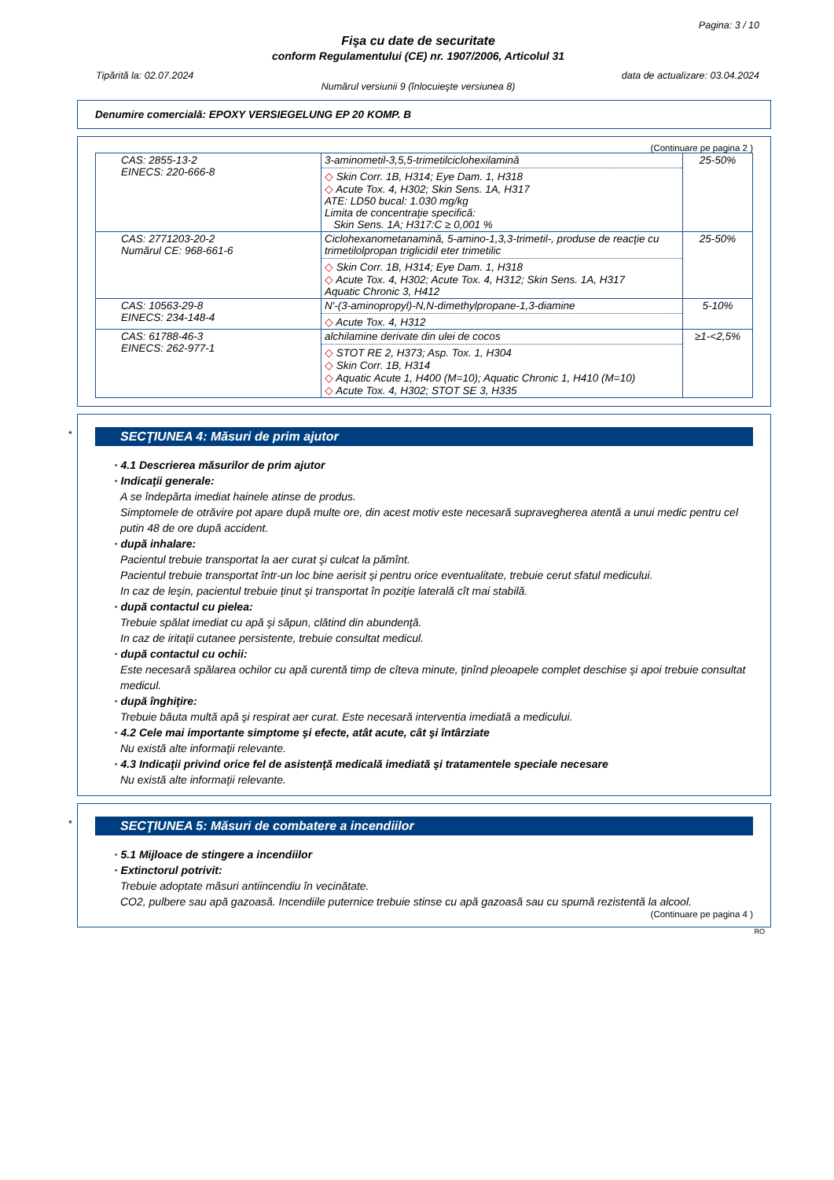Pagina: 3 / 10
Fişa cu date de securitate
conform Regulamentului (CE) nr. 1907/2006, Articolul 31
Tipărită la: 02.07.2024 data de actualizare: 03.04.2024
Numărul versiunii 9 (înlocuieşte versiunea 8)
Denumire comercială: EPOXY VERSIEGELUNG EP 20 KOMP. B
(Continuare pe pagina 2 )
| CAS: 2855-13-2 EINECS: 220-666-8 | 3-aminometil-3,5,5-trimetilciclohexilamină ◇ Skin Corr. 1B, H314; Eye Dam. 1, H318 ◇ Acute Tox. 4, H302; Skin Sens. 1A, H317 ATE: LD50 bucal: 1.030 mg/kg Limita de concentraţie specifică: Skin Sens. 1A; H317:C ≥ 0,001 % | 25-50% |
| CAS: 2771203-20-2 Numărul CE: 968-661-6 | Ciclohexanometanamină, 5-amino-1,3,3-trimetil-, produse de reacţie cu trimetilolpropan triglicidil eter trimetilic ◇ Skin Corr. 1B, H314; Eye Dam. 1, H318 ◇ Acute Tox. 4, H302; Acute Tox. 4, H312; Skin Sens. 1A, H317 Aquatic Chronic 3, H412 | 25-50% |
| CAS: 10563-29-8 EINECS: 234-148-4 | N'-(3-aminopropyl)-N,N-dimethylpropane-1,3-diamine ◇ Acute Tox. 4, H312 | 5-10% |
| CAS: 61788-46-3 EINECS: 262-977-1 | alchilamine derivate din ulei de cocos ◇ STOT RE 2, H373; Asp. Tox. 1, H304 ◇ Skin Corr. 1B, H314 ◇ Aquatic Acute 1, H400 (M=10); Aquatic Chronic 1, H410 (M=10) ◇ Acute Tox. 4, H302; STOT SE 3, H335 | ≥1-<2,5% |
*
SECŢIUNEA 4: Măsuri de prim ajutor
· 4.1 Descrierea măsurilor de prim ajutor
· Indicaţii generale:
A se îndepărta imediat hainele atinse de produs.
Simptomele de otrăvire pot apare după multe ore, din acest motiv este necesară supravegherea atentă a unui medic pentru cel putin 48 de ore după accident.
· după inhalare:
Pacientul trebuie transportat la aer curat şi culcat la pămînt.
Pacientul trebuie transportat într-un loc bine aerisit şi pentru orice eventualitate, trebuie cerut sfatul medicului.
In caz de leşin, pacientul trebuie ţinut şi transportat în poziţie laterală cît mai stabilă.
· după contactul cu pielea:
Trebuie spălat imediat cu apă şi săpun, clătind din abundenţă.
In caz de iritaţii cutanee persistente, trebuie consultat medicul.
· după contactul cu ochii:
Este necesară spălarea ochilor cu apă curentă timp de cîteva minute, ţinînd pleoapele complet deschise şi apoi trebuie consultat medicul.
· după înghiţire:
Trebuie băuta multă apă şi respirat aer curat. Este necesară interventia imediată a medicului.
· 4.2 Cele mai importante simptome şi efecte, atât acute, cât şi întârziate
Nu există alte informaţii relevante.
· 4.3 Indicaţii privind orice fel de asistenţă medicală imediată şi tratamentele speciale necesare
Nu există alte informaţii relevante.
*
SECŢIUNEA 5: Măsuri de combatere a incendiilor
· 5.1 Mijloace de stingere a incendiilor
· Extinctorul potrivit:
Trebuie adoptate măsuri antiincendiu în vecinătate.
CO2, pulbere sau apă gazoasă. Incendiile puternice trebuie stinse cu apă gazoasă sau cu spumă rezistentă la alcool.
(Continuare pe pagina 4 )
RO